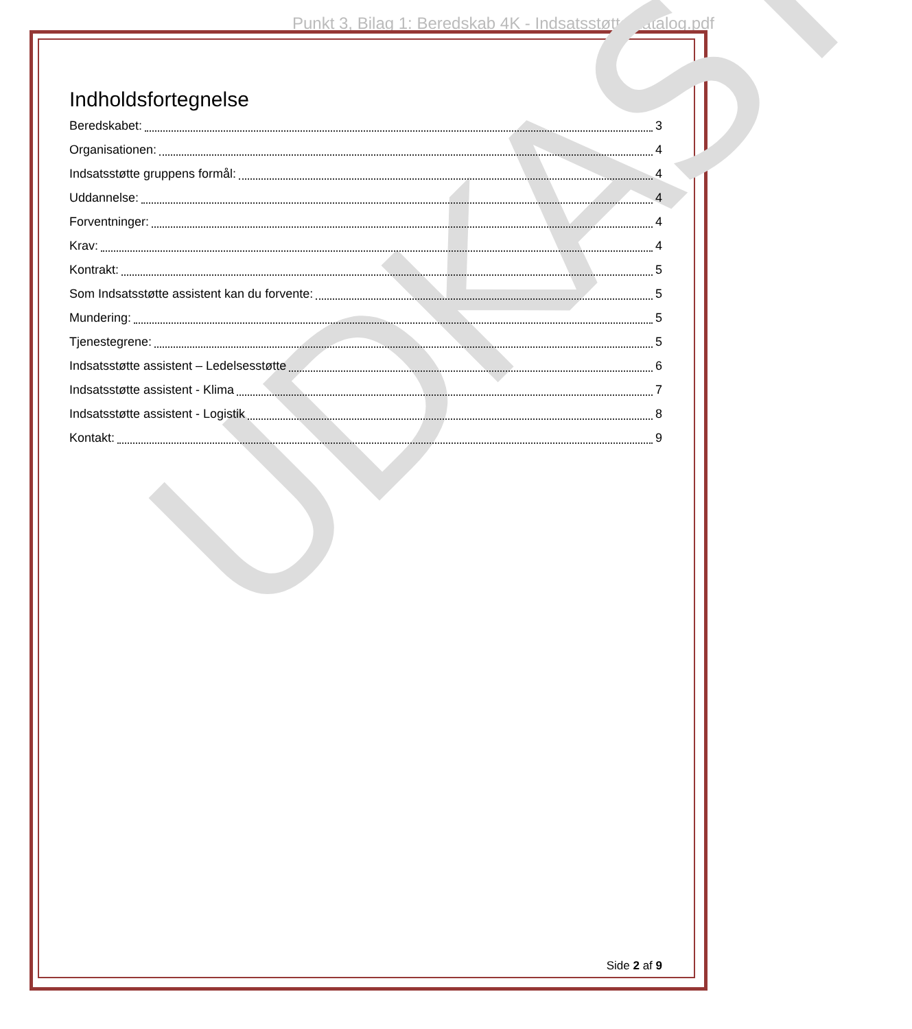Punkt 3, Bilag 1: Beredskab 4K - Indsatsstøtte katalog.pdf
UDKAST
Indholdsfortegnelse
Beredskabet: 3
Organisationen: 4
Indsatsstøtte gruppens formål: 4
Uddannelse: 4
Forventninger: 4
Krav: 4
Kontrakt: 5
Som Indsatsstøtte assistent kan du forvente: 5
Mundering: 5
Tjenestegrene: 5
Indsatsstøtte assistent – Ledelsesstøtte 6
Indsatsstøtte assistent - Klima 7
Indsatsstøtte assistent - Logistik 8
Kontakt: 9
Side 2 af 9